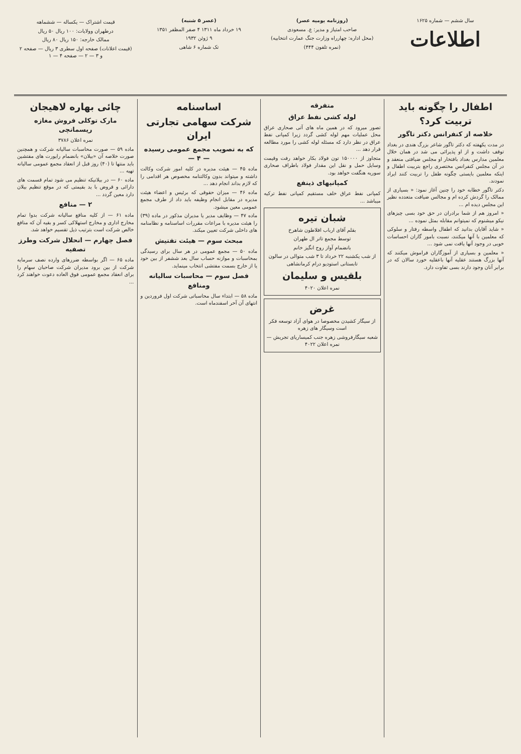سال ششم — شماره ۱۶۲۵
اطلاعات
(روزنامه یومیه عصر)
صاحب امتیاز و مدیر: ع. مسعودی
(محل اداره: چهارراه وزارت جنگ عمارت انتخابیه)
(نمره تلفون ۴۴۴)
(عصر ۵ شنبه)
۱۹ خرداد ماه ۱۳۱۱ ۴ صفر المظفر ۱۳۵۱
۹ ژوئن ۱۹۳۲
تک شماره ۶ شاهی
قیمت اشتراک — یکساله — ششماهه
درطهران وولایات: ۱۰۰ ریال ۵۰ ریال
ممالک خارجه: ۱۵۰ ریال ۸۰ ریال
(قیمت اعلانات) صفحه اول سطری ۳ ریال — صفحه ۲ و ۳ — ۲ — صفحه ۴ — ۱
اطفال را چگونه باید تربیت کرد؟
خلاصه از کنفرانس دکتر تاگور
در مدت یکهفته که دکتر تاگور شاعر بزرگ هندی در بغداد توقف داشت و از او پذیرائی می شد در همان خلال معلمین مدارس بغداد بافتخار او مجلس ضیافتی منعقد و در آن مجلس کنفرانس مختصری راجع بتربیت اطفال و اینکه معلمین بایستی چگونه طفل را تربیت کنند ایراد نمودند.
دکتر تاگور خطابه خود را چنین آغاز نمود: « بسیاری از ممالک را گردش کرده ام و مجالس ضیافت متعدده نظیر این مجلس دیده ام ...
« امروز هم از شما برادران در حق خود بسی چیزهای نیکو میشنوم که نمیتوانم مقابله بمثل نموده ...
« شاید آقایان بدانید که اطفال واسطه رفتار و سلوکی که معلمین با آنها میکنند، نسبت بامور گاران احساسات خوبی در وجود آنها یافت نمی شود ...
« معلمین و بسیاری از آموزگاران فراموش میکنند که آنها بزرگ هستند عقلیه آنها باعقلیه خورد سالان که در برابر آنان وجود دارند بسی تفاوت دارد.
متفرقه
لوله کشی نفط عراق
تصور میرود که در همین ماه های آتی صحاری عراق محل عملیات مهم لوله کشی گردد زیرا کمپانی نفط عراق در نظر دارد که مسئله لوله کشی را مورد مطالعه قرار دهد ...
متجاوز از ۱۵۰۰۰۰ تون فولاد بکار خواهد رفت وقیمت وسایل حمل و نقل این مقدار فولاد باطراف صحاری سوریه هنگفت خواهد بود.
کمپانیهای ذینفع
کمپانی نفط عراق خلف مستقیم کمپانی نفط ترکیه میباشد ...
شبان تیره
بقلم آقای ارباب افلاطون شاهرخ
توسط مجمع تاتر ال طهران
بانضمام آواز روح انگیز خانم
از شب یکشنبه ۲۲ خرداد تا ۳ شب متوالی در سالون تابستانی استودیو درام کرمانشاهی
بلقیس و سلیمان
نمره اعلان ۴۰۲۰
غرض
از سیگار کشیدن مخصوصا در هوای آزاد توسعه فکر است وسیگار های زهره
شعبه سیگارفروشی زهره جنب کمیساریای تجریش — نمره اعلان ۴۰۲۲
اساسنامه
شرکت سهامی تجارتی ایران
که به تصویب مجمع عمومی رسیده — ۴ —
ماده ۴۵ — هیئت مدیره در کلیه امور شرکت وکالت داشته و میتواند بدون وکالتنامه مخصوص هر اقدامی را که لازم بداند انجام دهد ...
ماده ۴۶ — میزان حقوقی که برئیس و اعضاء هیئت مدیره در مقابل انجام وظیفه باید داد از طرف مجمع عمومی معین میشود.
ماده ۴۷ — وظایف مدیر یا مدیران مذکور در ماده (۳۹) را هیئت مدیره با مراعات مقررات اساسنامه و نظامنامه های داخلی شرکت تعیین میکند.
مبحث سوم — هیئت تفتیش
ماده ۵۰ — مجمع عمومی در هر سال برای رسیدگی بمحاسبات و موازنه حساب سال بعد ششفر از بین خود یا از خارج بسمت مفتشی انتخاب مینماید.
فصل سوم — محاسبات سالیانه ومنافع
ماده ۵۸ — ابتداء سال محاسباتی شرکت اول فروردین و انتهای آن آخر اسفندماه است.
چائی بهاره لاهیجان
مارک توکلی فروش مغازه ریسمانچی
نمره اعلان ۳۷۸۶
ماده ۵۹ — صورت محاسبات سالیانه شرکت و همچنین صورت خلاصه آن «بیلان» بانضمام رایورت های مفتشین باید منتها تا (۴۰) روز قبل از انعقاد مجمع عمومی سالیانه تهیه ...
ماده ۶۰ — در بیلانیکه تنظیم می شود تمام قسمت های دارائی و قروض با ید بقیمتی که در موقع تنظیم بیلان دارد معین گردد ...
۲ — منافع
ماده ۶۱ — از کلیه منافع سالیانه شرکت بدوا تمام مخارج اداری و مخارج استهلاکی کسر و بقیه آن که منافع خالص شرکت است بترتیب ذیل تقسیم خواهد شد.
فصل چهارم — انحلال شرکت وطرز تصفیه
ماده ۶۵ — اگر بواسطه ضررهای وارده نصف سرمایه شرکت از بین برود مدیران شرکت صاحبان سهام را برای انعقاد مجمع عمومی فوق العاده دعوت خواهند کرد ...